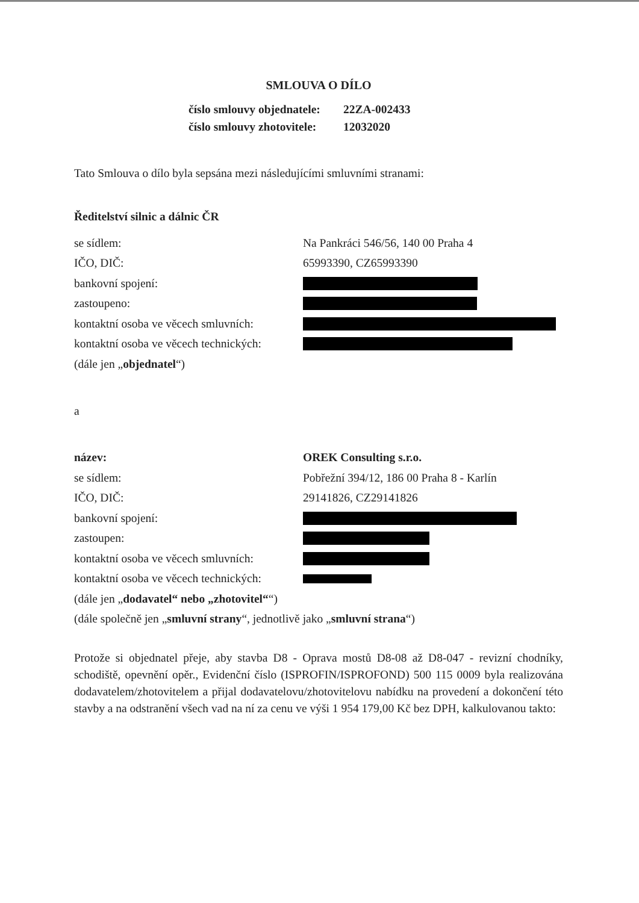SMLOUVA O DÍLO
číslo smlouvy objednatele: 22ZA-002433
číslo smlouvy zhotovitele: 12032020
Tato Smlouva o dílo byla sepsána mezi následujícími smluvními stranami:
Ředitelství silnic a dálnic ČR
se sídlem:
Na Pankráci 546/56, 140 00 Praha 4
IČO, DIČ: 65993390, CZ65993390
bankovní spojení:
zastoupeno:
kontaktní osoba ve věcech smluvních:
kontaktní osoba ve věcech technických:
(dále jen „ objednatel “)
a
název: OREK Consulting s.r.o.
se sídlem:
Pobřežní 394/12, 186 00 Praha 8 - Karlín
IČO, DIČ: 29141826, CZ29141826
bankovní spojení:
zastoupen:
kontaktní osoba ve věcech smluvních:
kontaktní osoba ve věcech technických:
(dále jen „ dodavatel“ nebo „zhotovitel““)
(dále společně jen „ smluvní strany “, jednotlivě jako „ smluvní strana “)
Protože si objednatel přeje, aby stavba D8 - Oprava mostů D8-08 až D8-047 - revizní chodníky, schodiště, opevnění opěr., Evidenční číslo (ISPROFIN/ISPROFOND) 500 115 0009 byla realizována dodavatelem/zhotovitelem a přijal dodavatelovu/zhotovitelovu nabídku na provedení a dokončení této stavby a na odstranění všech vad na ní za cenu ve výši 1 954 179,00 Kč bez DPH, kalkulovanou takto: